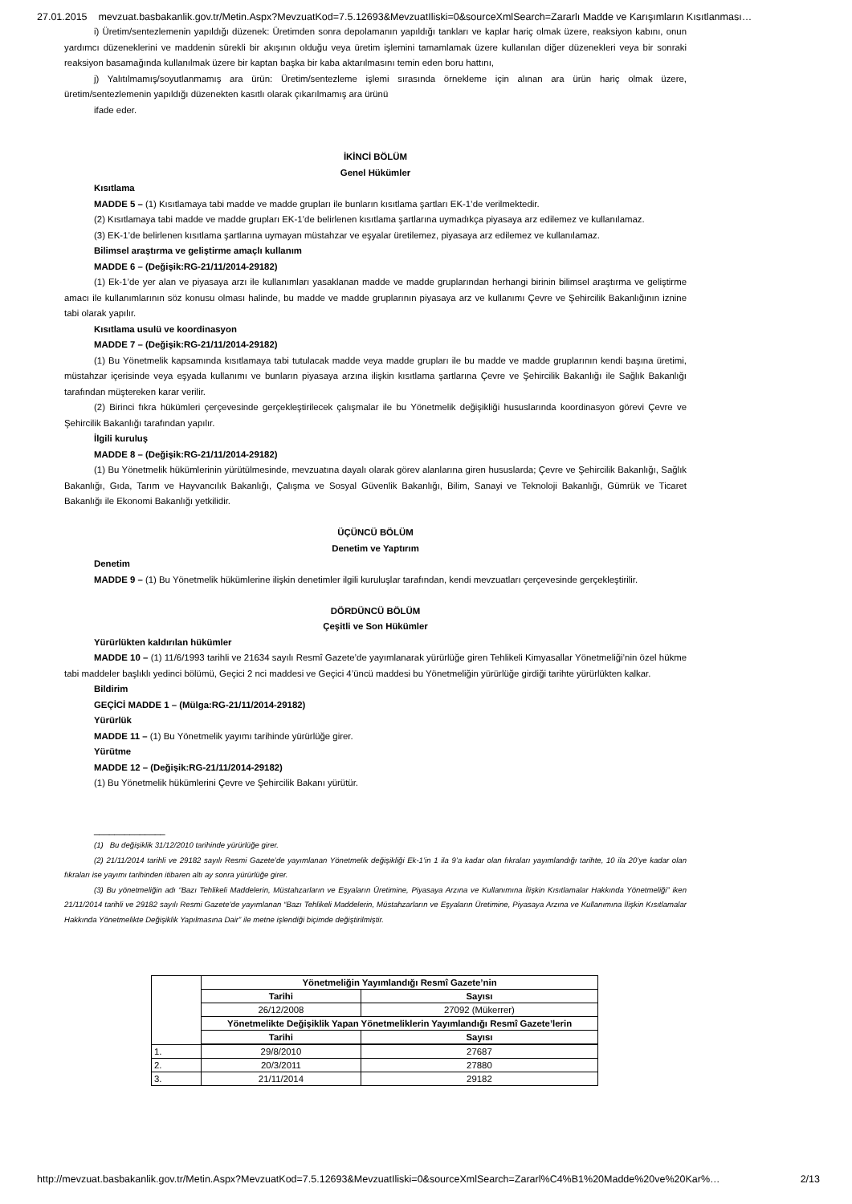27.01.2015 mevzuat.basbakanlik.gov.tr/Metin.Aspx?MevzuatKod=7.5.12693&MevzuatIliski=0&sourceXmlSearch=Zararlı Madde ve Karışımların Kısıtlanması…
i) Üretim/sentezlemenin yapıldığı düzenek: Üretimden sonra depolamanın yapıldığı tankları ve kaplar hariç olmak üzere, reaksiyon kabını, onun yardımcı düzeneklerini ve maddenin sürekli bir akışının olduğu veya üretim işlemini tamamlamak üzere kullanılan diğer düzenekleri veya bir sonraki reaksiyon basamağında kullanılmak üzere bir kaptan başka bir kaba aktarılmasını temin eden boru hattını,
j) Yalıtılmamış/soyutlanmamış ara ürün: Üretim/sentezleme işlemi sırasında örnekleme için alınan ara ürün hariç olmak üzere, üretim/sentezlemenin yapıldığı düzenekten kasıtlı olarak çıkarılmamış ara ürünü
ifade eder.
İKİNCİ BÖLÜM
Genel Hükümler
Kısıtlama
MADDE 5 – (1) Kısıtlamaya tabi madde ve madde grupları ile bunların kısıtlama şartları EK-1’de verilmektedir.
(2) Kısıtlamaya tabi madde ve madde grupları EK-1’de belirlenen kısıtlama şartlarına uymadıkça piyasaya arz edilemez ve kullanılamaz.
(3) EK-1’de belirlenen kısıtlama şartlarına uymayan müstahzar ve eşyalar üretilemez, piyasaya arz edilemez ve kullanılamaz.
Bilimsel araştırma ve geliştirme amaçlı kullanım
MADDE 6 – (Değişik:RG-21/11/2014-29182)
(1) Ek-1’de yer alan ve piyasaya arzı ile kullanımları yasaklanan madde ve madde gruplarından herhangi birinin bilimsel araştırma ve geliştirme amacı ile kullanımlarının söz konusu olması halinde, bu madde ve madde gruplarının piyasaya arz ve kullanımı Çevre ve Şehircilik Bakanlığının iznine tabi olarak yapılır.
Kısıtlama usulü ve koordinasyon
MADDE 7 – (Değişik:RG-21/11/2014-29182)
(1) Bu Yönetmelik kapsamında kısıtlamaya tabi tutulacak madde veya madde grupları ile bu madde ve madde gruplarının kendi başına üretimi, müstahzar içerisinde veya eşyada kullanımı ve bunların piyasaya arzına ilişkin kısıtlama şartlarına Çevre ve Şehircilik Bakanlığı ile Sağlık Bakanlığı tarafından müştereken karar verilir.
(2) Birinci fıkra hükümleri çerçevesinde gerçekleştirilecek çalışmalar ile bu Yönetmelik değişikliği hususlarında koordinasyon görevi Çevre ve Şehircilik Bakanlığı tarafından yapılır.
İlgili kuruluş
MADDE 8 – (Değişik:RG-21/11/2014-29182)
(1) Bu Yönetmelik hükümlerinin yürütülmesinde, mevzuatına dayalı olarak görev alanlarına giren hususlarda; Çevre ve Şehircilik Bakanlığı, Sağlık Bakanlığı, Gıda, Tarım ve Hayvancılık Bakanlığı, Çalışma ve Sosyal Güvenlik Bakanlığı, Bilim, Sanayi ve Teknoloji Bakanlığı, Gümrük ve Ticaret Bakanlığı ile Ekonomi Bakanlığı yetkilidir.
ÜÇÜNCÜ BÖLÜM
Denetim ve Yaptırım
Denetim
MADDE 9 – (1) Bu Yönetmelik hükümlerine ilişkin denetimler ilgili kuruluşlar tarafından, kendi mevzuatları çerçevesinde gerçekleştirilir.
DÖRDÜNCÜ BÖLÜM
Çeşitli ve Son Hükümler
Yürürlükten kaldırılan hükümler
MADDE 10 – (1) 11/6/1993 tarihli ve 21634 sayılı Resmî Gazete’de yayımlanarak yürürlüğe giren Tehlikeli Kimyasallar Yönetmeliği’nin özel hükme tabi maddeler başlıklı yedinci bölümü, Geçici 2 nci maddesi ve Geçici 4’üncü maddesi bu Yönetmeliğin yürürlüğe girdiği tarihte yürürlükten kalkar.
Bildirim
GEÇİCİ MADDE 1 – (Mülga:RG-21/11/2014-29182)
Yürürlük
MADDE 11 – (1) Bu Yönetmelik yayımı tarihinde yürürlüğe girer.
Yürütme
MADDE 12 – (Değişik:RG-21/11/2014-29182)
(1) Bu Yönetmelik hükümlerini Çevre ve Şehircilik Bakanı yürütür.
______________
(1) Bu değişiklik 31/12/2010 tarihinde yürürlüğe girer.
(2) 21/11/2014 tarihli ve 29182 sayılı Resmi Gazete’de yayımlanan Yönetmelik değişikliği Ek-1’in 1 ila 9’a kadar olan fıkraları yayımlandığı tarihte, 10 ila 20’ye kadar olan fıkraları ise yayımı tarihinden itibaren altı ay sonra yürürlüğe girer.
(3) Bu yönetmeliğin adı “Bazı Tehlikeli Maddelerin, Müstahzarların ve Eşyaların Üretimine, Piyasaya Arzına ve Kullanımına İlişkin Kısıtlamalar Hakkında Yönetmeliği” iken 21/11/2014 tarihli ve 29182 sayılı Resmi Gazete’de yayımlanan “Bazı Tehlikeli Maddelerin, Müstahzarların ve Eşyaların Üretimine, Piyasaya Arzına ve Kullanımına İlişkin Kısıtlamalar Hakkında Yönetmelikte Değişiklik Yapılmasına Dair” ile metne işlendiği biçimde değiştirilmiştir.
| | Yönetmeliğin Yayımlandığı Resmî Gazete’nin | |
| | Tarihi | Sayısı |
| | 26/12/2008 | 27092 (Mükerrer) |
| | Yönetmelikte Değişiklik Yapan Yönetmeliklerin Yayımlandığı Resmî Gazete’lerin | |
| | Tarihi | Sayısı |
| 1. | 29/8/2010 | 27687 |
| 2. | 20/3/2011 | 27880 |
| 3. | 21/11/2014 | 29182 |
http://mevzuat.basbakanlik.gov.tr/Metin.Aspx?MevzuatKod=7.5.12693&MevzuatIliski=0&sourceXmlSearch=Zararl%C4%B1%20Madde%20ve%20Kar%… 2/13